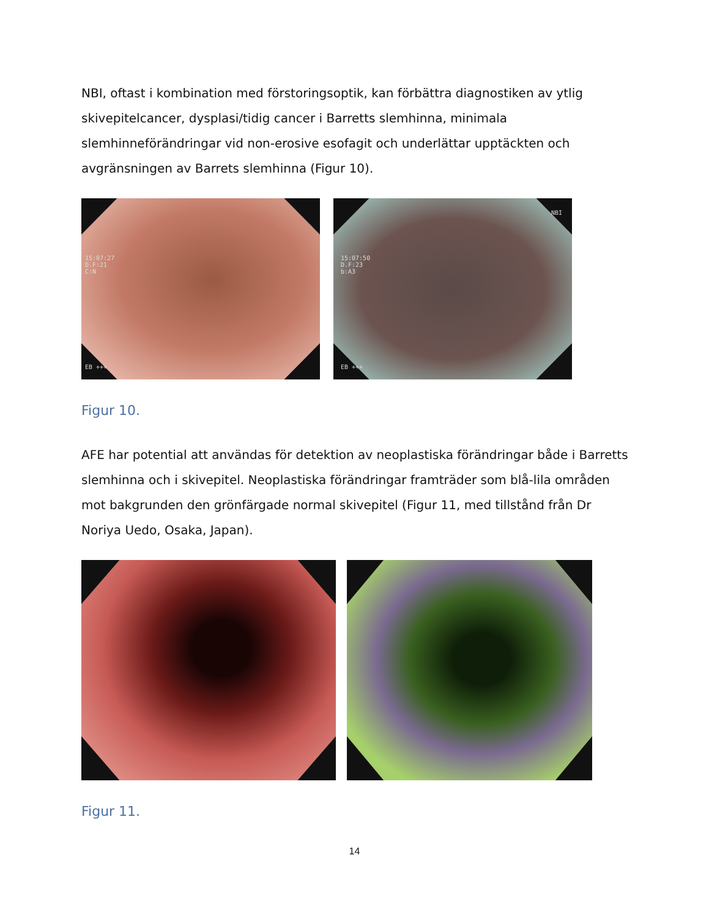NBI, oftast i kombination med förstoringsoptik, kan förbättra diagnostiken av ytlig skivepitelcancer, dysplasi/tidig cancer i Barretts slemhinna, minimala slemhinneförändringar vid non-erosive esofagit och underlättar upptäckten och avgränsningen av Barrets slemhinna (Figur 10).
15:07:27
D.F:21
C:N
EB +++
NBI
15:07:50
D.F:23
b:A3
EB +++
Figur 10.
AFE har potential att användas för detektion av neoplastiska förändringar både i Barretts slemhinna och i skivepitel. Neoplastiska förändringar framträder som blå-lila områden mot bakgrunden den grönfärgade normal skivepitel (Figur 11, med tillstånd från Dr Noriya Uedo, Osaka, Japan).
Figur 11.
14